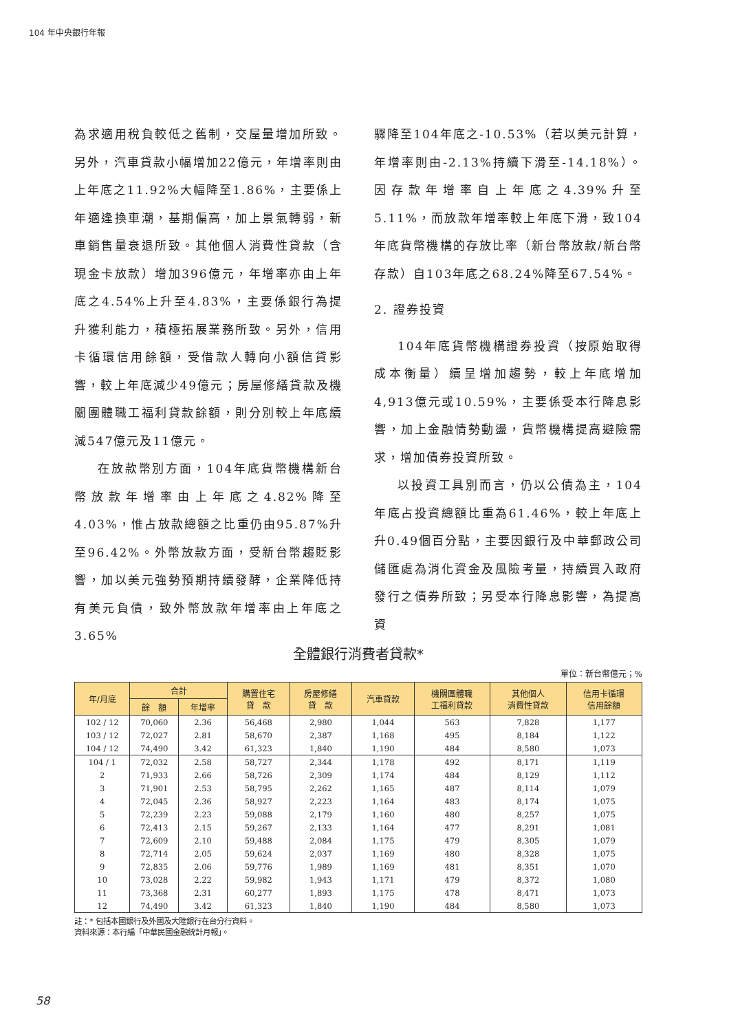104 年中央銀行年報
為求適用稅負較低之舊制，交屋量增加所致。另外，汽車貸款小幅增加22億元，年增率則由上年底之11.92%大幅降至1.86%，主要係上年適逢換車潮，基期偏高，加上景氣轉弱，新車銷售量衰退所致。其他個人消費性貸款（含現金卡放款）增加396億元，年增率亦由上年底之4.54%上升至4.83%，主要係銀行為提升獲利能力，積極拓展業務所致。另外，信用卡循環信用餘額，受借款人轉向小額信貸影響，較上年底減少49億元；房屋修繕貸款及機關團體職工福利貸款餘額，則分別較上年底續減547億元及11億元。
在放款幣別方面，104年底貨幣機構新台幣放款年增率由上年底之4.82%降至4.03%，惟占放款總額之比重仍由95.87%升至96.42%。外幣放款方面，受新台幣趨貶影響，加以美元強勢預期持續發酵，企業降低持有美元負債，致外幣放款年增率由上年底之3.65%
驟降至104年底之-10.53%（若以美元計算，年增率則由-2.13%持續下滑至-14.18%）。因存款年增率自上年底之4.39%升至5.11%，而放款年增率較上年底下滑，致104年底貨幣機構的存放比率（新台幣放款/新台幣存款）自103年底之68.24%降至67.54%。
2. 證券投資
104年底貨幣機構證券投資（按原始取得成本衡量）續呈增加趨勢，較上年底增加4,913億元或10.59%，主要係受本行降息影響，加上金融情勢動盪，貨幣機構提高避險需求，增加債券投資所致。
以投資工具別而言，仍以公債為主，104年底占投資總額比重為61.46%，較上年底上升0.49個百分點，主要因銀行及中華郵政公司儲匯處為消化資金及風險考量，持續買入政府發行之債券所致；另受本行降息影響，為提高資
全體銀行消費者貸款*
單位：新台幣億元；%
| 年/月底 | 合計 | | 購置住宅 貸 款 | 房屋修繕 貸 款 | 汽車貸款 | 機關團體職 工福利貸款 | 其他個人 消費性貸款 | 信用卡循環 信用餘額 |
| --- | --- | --- | --- | --- | --- | --- | --- | --- |
| | 餘 額 | 年增率 | | | | | | |
| 102 / 12 | 70,060 | 2.36 | 56,468 | 2,980 | 1,044 | 563 | 7,828 | 1,177 |
| 103 / 12 | 72,027 | 2.81 | 58,670 | 2,387 | 1,168 | 495 | 8,184 | 1,122 |
| 104 / 12 | 74,490 | 3.42 | 61,323 | 1,840 | 1,190 | 484 | 8,580 | 1,073 |
| 104 / 1 | 72,032 | 2.58 | 58,727 | 2,344 | 1,178 | 492 | 8,171 | 1,119 |
| 2 | 71,933 | 2.66 | 58,726 | 2,309 | 1,174 | 484 | 8,129 | 1,112 |
| 3 | 71,901 | 2.53 | 58,795 | 2,262 | 1,165 | 487 | 8,114 | 1,079 |
| 4 | 72,045 | 2.36 | 58,927 | 2,223 | 1,164 | 483 | 8,174 | 1,075 |
| 5 | 72,239 | 2.23 | 59,088 | 2,179 | 1,160 | 480 | 8,257 | 1,075 |
| 6 | 72,413 | 2.15 | 59,267 | 2,133 | 1,164 | 477 | 8,291 | 1,081 |
| 7 | 72,609 | 2.10 | 59,488 | 2,084 | 1,175 | 479 | 8,305 | 1,079 |
| 8 | 72,714 | 2.05 | 59,624 | 2,037 | 1,169 | 480 | 8,328 | 1,075 |
| 9 | 72,835 | 2.06 | 59,776 | 1,989 | 1,169 | 481 | 8,351 | 1,070 |
| 10 | 73,028 | 2.22 | 59,982 | 1,943 | 1,171 | 479 | 8,372 | 1,080 |
| 11 | 73,368 | 2.31 | 60,277 | 1,893 | 1,175 | 478 | 8,471 | 1,073 |
| 12 | 74,490 | 3.42 | 61,323 | 1,840 | 1,190 | 484 | 8,580 | 1,073 |
註：* 包括本國銀行及外國及大陸銀行在台分行資料。
資料來源：本行編「中華民國金融統計月報」。
58